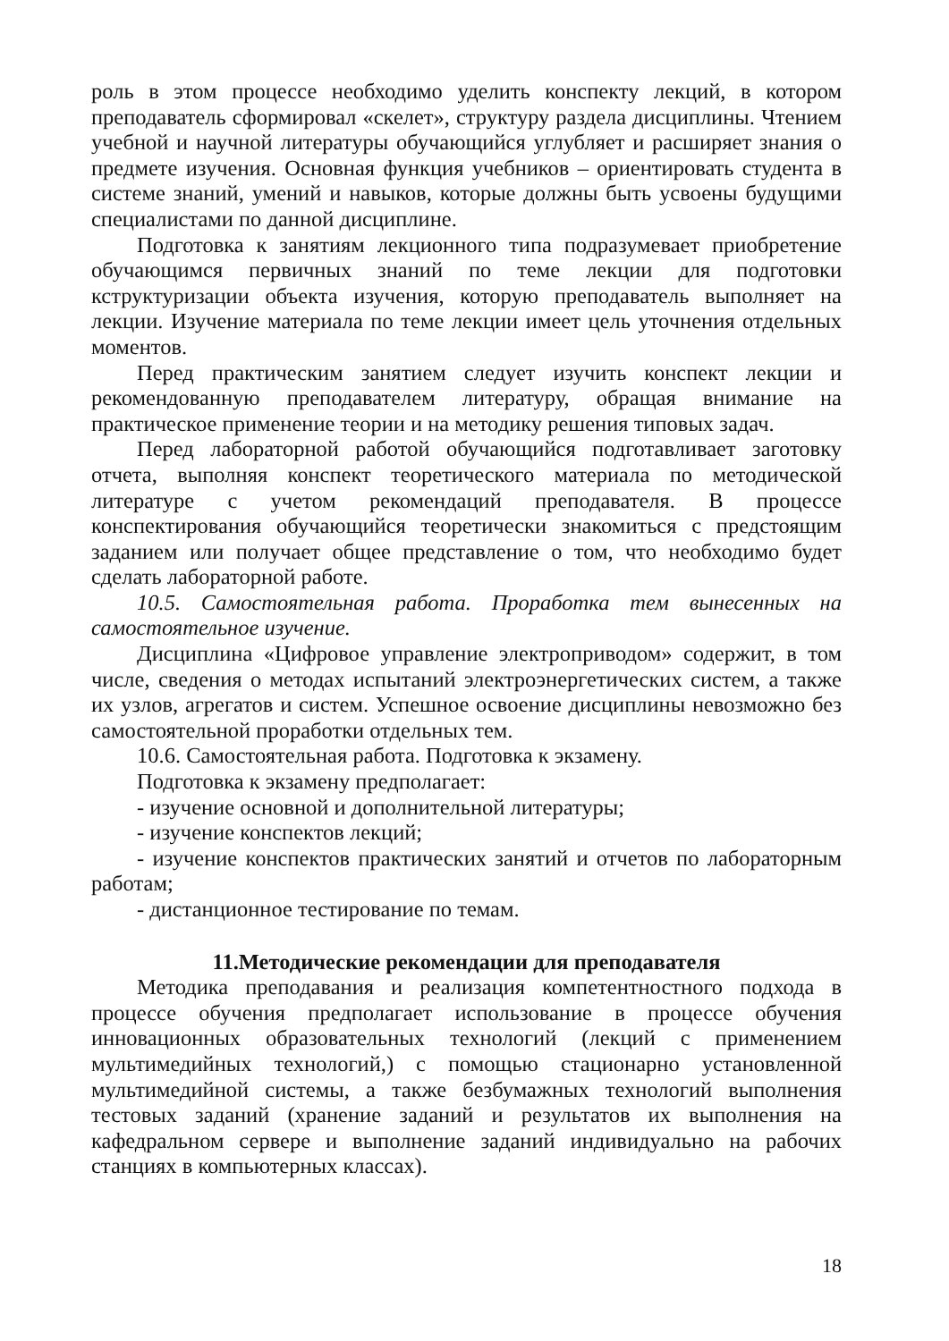роль в этом процессе необходимо уделить конспекту лекций, в котором преподаватель сформировал «скелет», структуру раздела дисциплины. Чтением учебной и научной литературы обучающийся углубляет и расширяет знания о предмете изучения. Основная функция учебников – ориентировать студента в системе знаний, умений и навыков, которые должны быть усвоены будущими специалистами по данной дисциплине.
Подготовка к занятиям лекционного типа подразумевает приобретение обучающимся первичных знаний по теме лекции для подготовки кструктуризации объекта изучения, которую преподаватель выполняет на лекции. Изучение материала по теме лекции имеет цель уточнения отдельных моментов.
Перед практическим занятием следует изучить конспект лекции и рекомендованную преподавателем литературу, обращая внимание на практическое применение теории и на методику решения типовых задач.
Перед лабораторной работой обучающийся подготавливает заготовку отчета, выполняя конспект теоретического материала по методической литературе с учетом рекомендаций преподавателя. В процессе конспектирования обучающийся теоретически знакомиться с предстоящим заданием или получает общее представление о том, что необходимо будет сделать лабораторной работе.
10.5. Самостоятельная работа. Проработка тем вынесенных на самостоятельное изучение.
Дисциплина «Цифровое управление электроприводом» содержит, в том числе, сведения о методах испытаний электроэнергетических систем, а также их узлов, агрегатов и систем. Успешное освоение дисциплины невозможно без самостоятельной проработки отдельных тем.
10.6. Самостоятельная работа. Подготовка к экзамену.
Подготовка к экзамену предполагает:
- изучение основной и дополнительной литературы;
- изучение конспектов лекций;
- изучение конспектов практических занятий и отчетов по лабораторным работам;
- дистанционное тестирование по темам.
11.Методические рекомендации для преподавателя
Методика преподавания и реализация компетентностного подхода в процессе обучения предполагает использование в процессе обучения инновационных образовательных технологий (лекций с применением мультимедийных технологий,) с помощью стационарно установленной мультимедийной системы, а также безбумажных технологий выполнения тестовых заданий (хранение заданий и результатов их выполнения на кафедральном сервере и выполнение заданий индивидуально на рабочих станциях в компьютерных классах).
18